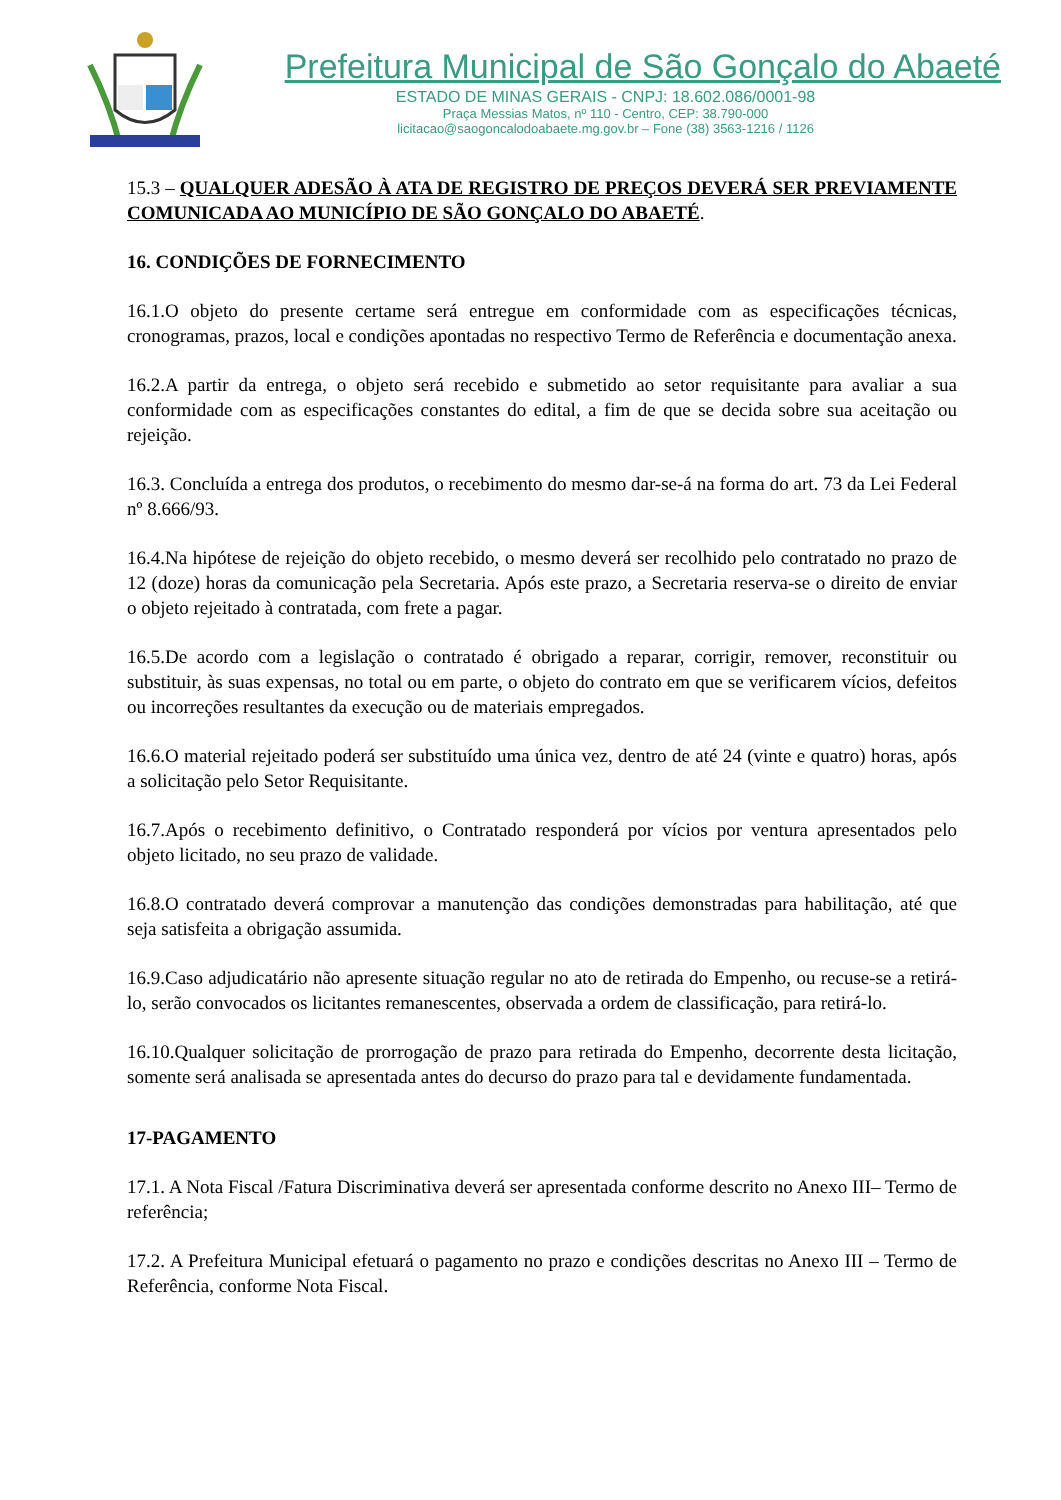Prefeitura Municipal de São Gonçalo do Abaeté
ESTADO DE MINAS GERAIS - CNPJ: 18.602.086/0001-98
Praça Messias Matos, nº 110 - Centro, CEP: 38.790-000
licitacao@saogoncalodoabaete.mg.gov.br – Fone (38) 3563-1216 / 1126
15.3 – QUALQUER ADESÃO À ATA DE REGISTRO DE PREÇOS DEVERÁ SER PREVIAMENTE COMUNICADA AO MUNICÍPIO DE SÃO GONÇALO DO ABAETÉ.
16. CONDIÇÕES DE FORNECIMENTO
16.1.O objeto do presente certame será entregue em conformidade com as especificações técnicas, cronogramas, prazos, local e condições apontadas no respectivo Termo de Referência e documentação anexa.
16.2.A partir da entrega, o objeto será recebido e submetido ao setor requisitante para avaliar a sua conformidade com as especificações constantes do edital, a fim de que se decida sobre sua aceitação ou rejeição.
16.3. Concluída a entrega dos produtos, o recebimento do mesmo dar-se-á na forma do art. 73 da Lei Federal nº 8.666/93.
16.4.Na hipótese de rejeição do objeto recebido, o mesmo deverá ser recolhido pelo contratado no prazo de 12 (doze) horas da comunicação pela Secretaria. Após este prazo, a Secretaria reserva-se o direito de enviar o objeto rejeitado à contratada, com frete a pagar.
16.5.De acordo com a legislação o contratado é obrigado a reparar, corrigir, remover, reconstituir ou substituir, às suas expensas, no total ou em parte, o objeto do contrato em que se verificarem vícios, defeitos ou incorreções resultantes da execução ou de materiais empregados.
16.6.O material rejeitado poderá ser substituído uma única vez, dentro de até 24 (vinte e quatro) horas, após a solicitação pelo Setor Requisitante.
16.7.Após o recebimento definitivo, o Contratado responderá por vícios por ventura apresentados pelo objeto licitado, no seu prazo de validade.
16.8.O contratado deverá comprovar a manutenção das condições demonstradas para habilitação, até que seja satisfeita a obrigação assumida.
16.9.Caso adjudicatário não apresente situação regular no ato de retirada do Empenho, ou recuse-se a retirá-lo, serão convocados os licitantes remanescentes, observada a ordem de classificação, para retirá-lo.
16.10.Qualquer solicitação de prorrogação de prazo para retirada do Empenho, decorrente desta licitação, somente será analisada se apresentada antes do decurso do prazo para tal e devidamente fundamentada.
17-PAGAMENTO
17.1. A Nota Fiscal /Fatura Discriminativa deverá ser apresentada conforme descrito no Anexo III– Termo de referência;
17.2. A Prefeitura Municipal efetuará o pagamento no prazo e condições descritas no Anexo III – Termo de Referência, conforme Nota Fiscal.